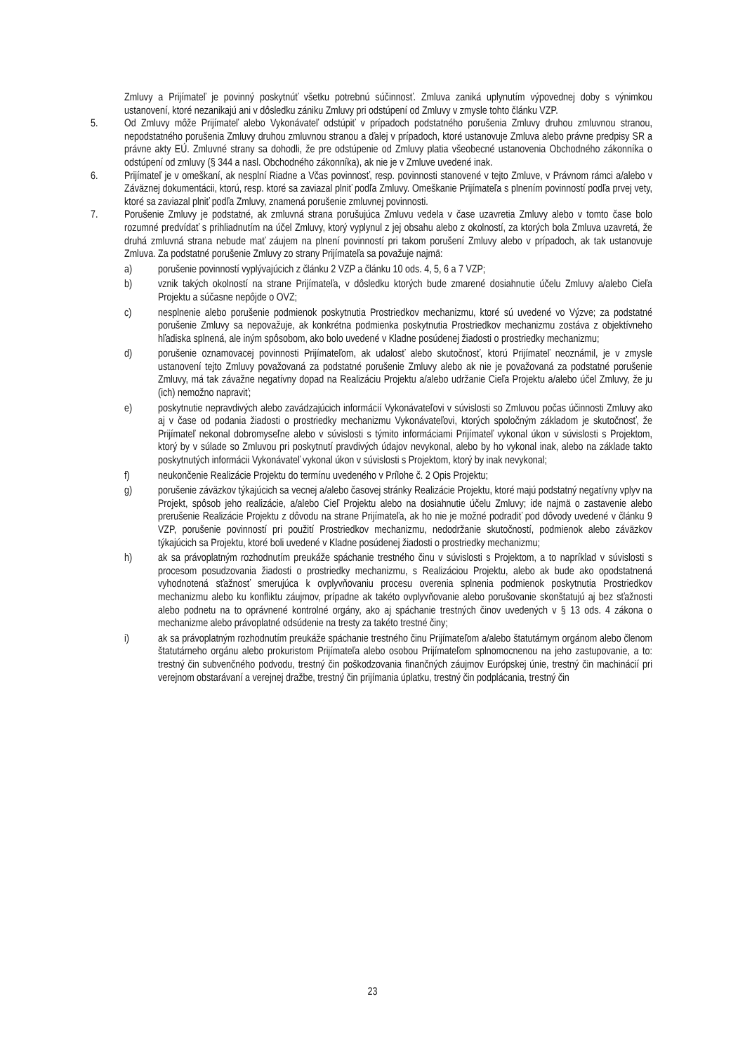Zmluvy a Prijímateľ je povinný poskytnúť všetku potrebnú súčinnosť. Zmluva zaniká uplynutím výpovednej doby s výnimkou ustanovení, ktoré nezanikajú ani v dôsledku zániku Zmluvy pri odstúpení od Zmluvy v zmysle tohto článku VZP.
5. Od Zmluvy môže Prijímateľ alebo Vykonávateľ odstúpiť v prípadoch podstatného porušenia Zmluvy druhou zmluvnou stranou, nepodstatného porušenia Zmluvy druhou zmluvnou stranou a ďalej v prípadoch, ktoré ustanovuje Zmluva alebo právne predpisy SR a právne akty EÚ. Zmluvné strany sa dohodli, že pre odstúpenie od Zmluvy platia všeobecné ustanovenia Obchodného zákonníka o odstúpení od zmluvy (§ 344 a nasl. Obchodného zákonníka), ak nie je v Zmluve uvedené inak.
6. Prijímateľ je v omeškaní, ak nesplní Riadne a Včas povinnosť, resp. povinnosti stanovené v tejto Zmluve, v Právnom rámci a/alebo v Záväznej dokumentácii, ktorú, resp. ktoré sa zaviazal plniť podľa Zmluvy. Omeškanie Prijímateľa s plnením povinností podľa prvej vety, ktoré sa zaviazal plniť podľa Zmluvy, znamená porušenie zmluvnej povinnosti.
7. Porušenie Zmluvy je podstatné, ak zmluvná strana porušujúca Zmluvu vedela v čase uzavretia Zmluvy alebo v tomto čase bolo rozumné predvídať s prihliadnutím na účel Zmluvy, ktorý vyplynul z jej obsahu alebo z okolností, za ktorých bola Zmluva uzavretá, že druhá zmluvná strana nebude mať záujem na plnení povinností pri takom porušení Zmluvy alebo v prípadoch, ak tak ustanovuje Zmluva. Za podstatné porušenie Zmluvy zo strany Prijímateľa sa považuje najmä:
a) porušenie povinností vyplývajúcich z článku 2 VZP a článku 10 ods. 4, 5, 6 a 7 VZP;
b) vznik takých okolností na strane Prijímateľa, v dôsledku ktorých bude zmarené dosiahnutie účelu Zmluvy a/alebo Cieľa Projektu a súčasne nepôjde o OVZ;
c) nesplnenie alebo porušenie podmienok poskytnutia Prostriedkov mechanizmu, ktoré sú uvedené vo Výzve; za podstatné porušenie Zmluvy sa nepovažuje, ak konkrétna podmienka poskytnutia Prostriedkov mechanizmu zostáva z objektívneho hľadiska splnená, ale iným spôsobom, ako bolo uvedené v Kladne posúdenej žiadosti o prostriedky mechanizmu;
d) porušenie oznamovacej povinnosti Prijímateľom, ak udalosť alebo skutočnosť, ktorú Prijímateľ neoznámil, je v zmysle ustanovení tejto Zmluvy považovaná za podstatné porušenie Zmluvy alebo ak nie je považovaná za podstatné porušenie Zmluvy, má tak závažne negatívny dopad na Realizáciu Projektu a/alebo udržanie Cieľa Projektu a/alebo účel Zmluvy, že ju (ich) nemožno napraviť;
e) poskytnutie nepravdivých alebo zavádzajúcich informácií Vykonávateľovi v súvislosti so Zmluvou počas účinnosti Zmluvy ako aj v čase od podania žiadosti o prostriedky mechanizmu Vykonávateľovi, ktorých spoločným základom je skutočnosť, že Prijímateľ nekonal dobromyseľne alebo v súvislosti s týmito informáciami Prijímateľ vykonal úkon v súvislosti s Projektom, ktorý by v súlade so Zmluvou pri poskytnutí pravdivých údajov nevykonal, alebo by ho vykonal inak, alebo na základe takto poskytnutých informácii Vykonávateľ vykonal úkon v súvislosti s Projektom, ktorý by inak nevykonal;
f) neukončenie Realizácie Projektu do termínu uvedeného v Prílohe č. 2 Opis Projektu;
g) porušenie záväzkov týkajúcich sa vecnej a/alebo časovej stránky Realizácie Projektu, ktoré majú podstatný negatívny vplyv na Projekt, spôsob jeho realizácie, a/alebo Cieľ Projektu alebo na dosiahnutie účelu Zmluvy; ide najmä o zastavenie alebo prerušenie Realizácie Projektu z dôvodu na strane Prijímateľa, ak ho nie je možné podradiť pod dôvody uvedené v článku 9 VZP, porušenie povinností pri použití Prostriedkov mechanizmu, nedodržanie skutočností, podmienok alebo záväzkov týkajúcich sa Projektu, ktoré boli uvedené v Kladne posúdenej žiadosti o prostriedky mechanizmu;
h) ak sa právoplatným rozhodnutím preukáže spáchanie trestného činu v súvislosti s Projektom, a to napríklad v súvislosti s procesom posudzovania žiadosti o prostriedky mechanizmu, s Realizáciou Projektu, alebo ak bude ako opodstatnená vyhodnotená sťažnosť smerujúca k ovplyvňovaniu procesu overenia splnenia podmienok poskytnutia Prostriedkov mechanizmu alebo ku konfliktu záujmov, prípadne ak takéto ovplyvňovanie alebo porušovanie skonštatujú aj bez sťažnosti alebo podnetu na to oprávnené kontrolné orgány, ako aj spáchanie trestných činov uvedených v § 13 ods. 4 zákona o mechanizme alebo právoplatné odsúdenie na tresty za takéto trestné činy;
i) ak sa právoplatným rozhodnutím preukáže spáchanie trestného činu Prijímateľom a/alebo štatutárnym orgánom alebo členom štatutárneho orgánu alebo prokuristom Prijímateľa alebo osobou Prijímateľom splnomocnenou na jeho zastupovanie, a to: trestný čin subvenčného podvodu, trestný čin poškodzovania finančných záujmov Európskej únie, trestný čin machinácií pri verejnom obstarávaní a verejnej dražbe, trestný čin prijímania úplatku, trestný čin podplácania, trestný čin
23